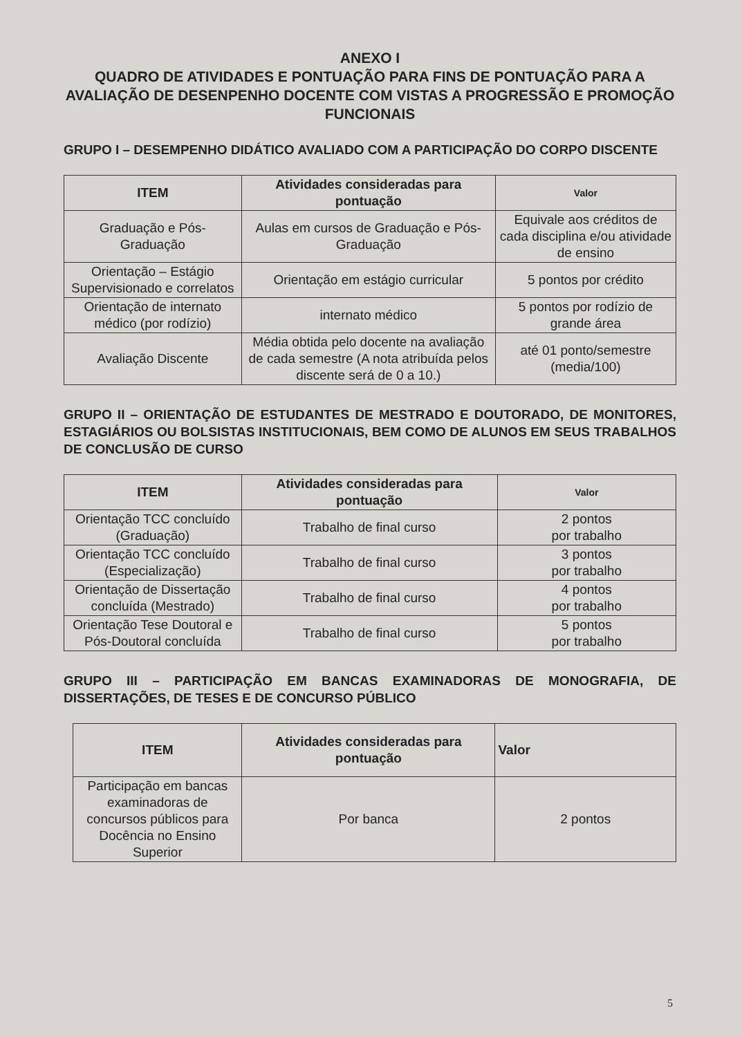ANEXO I
QUADRO DE ATIVIDADES E PONTUAÇÃO PARA FINS DE PONTUAÇÃO PARA A AVALIAÇÃO DE DESENPENHO DOCENTE COM VISTAS A PROGRESSÃO E PROMOÇÃO FUNCIONAIS
GRUPO I – DESEMPENHO DIDÁTICO AVALIADO COM A PARTICIPAÇÃO DO CORPO DISCENTE
| ITEM | Atividades consideradas para pontuação | Valor |
| --- | --- | --- |
| Graduação e Pós-Graduação | Aulas em cursos de Graduação e Pós-Graduação | Equivale aos créditos de cada disciplina e/ou atividade de ensino |
| Orientação – Estágio Supervisionado e correlatos | Orientação em estágio curricular | 5 pontos por crédito |
| Orientação de internato médico (por rodízio) | internato médico | 5 pontos por rodízio de grande área |
| Avaliação Discente | Média obtida pelo docente na avaliação de cada semestre (A nota atribuída pelos discente será de 0 a 10.) | até 01 ponto/semestre (media/100) |
GRUPO II – ORIENTAÇÃO DE ESTUDANTES DE MESTRADO E DOUTORADO, DE MONITORES, ESTAGIÁRIOS OU BOLSISTAS INSTITUCIONAIS, BEM COMO DE ALUNOS EM SEUS TRABALHOS DE CONCLUSÃO DE CURSO
| ITEM | Atividades consideradas para pontuação | Valor |
| --- | --- | --- |
| Orientação TCC concluído (Graduação) | Trabalho de final curso | 2 pontos por trabalho |
| Orientação TCC concluído (Especialização) | Trabalho de final curso | 3 pontos por trabalho |
| Orientação de Dissertação concluída (Mestrado) | Trabalho de final curso | 4 pontos por trabalho |
| Orientação Tese Doutoral e Pós-Doutoral concluída | Trabalho de final curso | 5 pontos por trabalho |
GRUPO III – PARTICIPAÇÃO EM BANCAS EXAMINADORAS DE MONOGRAFIA, DE DISSERTAÇÕES, DE TESES E DE CONCURSO PÚBLICO
| ITEM | Atividades consideradas para pontuação | Valor |
| --- | --- | --- |
| Participação em bancas examinadoras de concursos públicos para Docência no Ensino Superior | Por banca | 2 pontos |
5